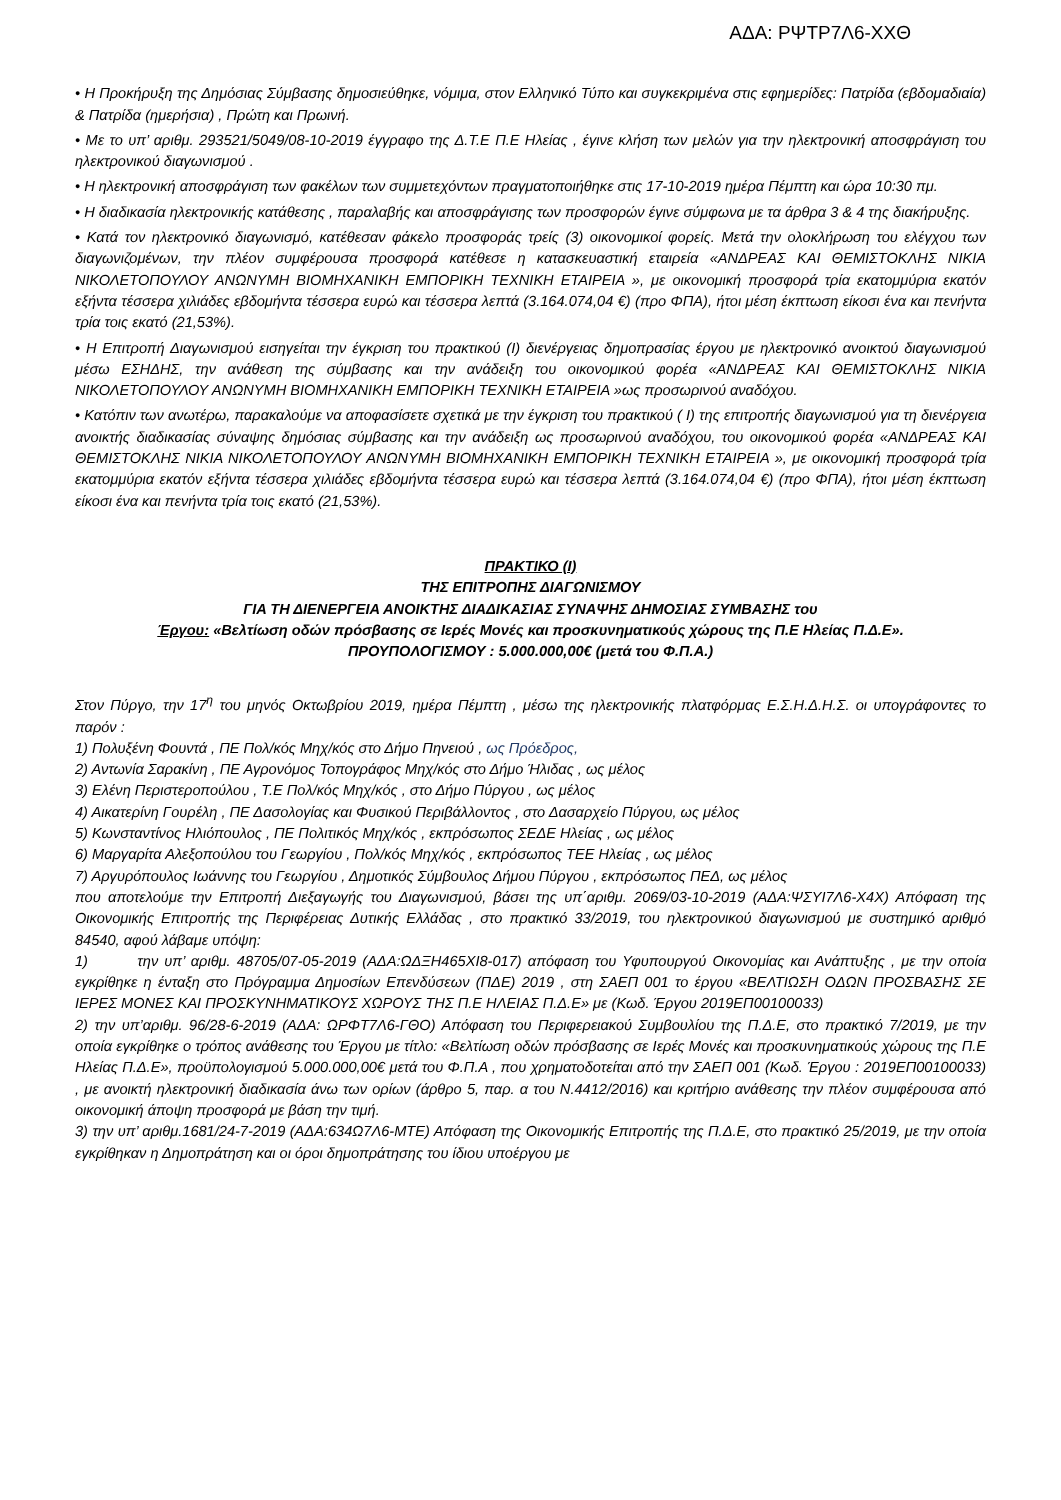ΑΔΑ: ΡΨΤΡ7Λ6-ΧΧΘ
• Η Προκήρυξη της Δημόσιας Σύμβασης δημοσιεύθηκε, νόμιμα, στον Ελληνικό Τύπο και συγκεκριμένα στις εφημερίδες: Πατρίδα (εβδομαδιαία) & Πατρίδα (ημερήσια) , Πρώτη και Πρωινή.
• Με το υπ’ αριθμ. 293521/5049/08-10-2019 έγγραφο της Δ.Τ.Ε Π.Ε Ηλείας , έγινε κλήση των μελών για την ηλεκτρονική αποσφράγιση του ηλεκτρονικού διαγωνισμού .
• Η ηλεκτρονική αποσφράγιση των φακέλων των συμμετεχόντων πραγματοποιήθηκε στις 17-10-2019 ημέρα Πέμπτη και ώρα 10:30 πμ.
• Η διαδικασία ηλεκτρονικής κατάθεσης , παραλαβής και αποσφράγισης των προσφορών έγινε σύμφωνα με τα άρθρα 3 & 4 της διακήρυξης.
• Κατά τον ηλεκτρονικό διαγωνισμό, κατέθεσαν φάκελο προσφοράς τρείς (3) οικονομικοί φορείς. Μετά την ολοκλήρωση του ελέγχου των διαγωνιζομένων, την πλέον συμφέρουσα προσφορά κατέθεσε η κατασκευαστική εταιρεία «ΑΝΔΡΕΑΣ ΚΑΙ ΘΕΜΙΣΤΟΚΛΗΣ ΝΙΚΙΑ ΝΙΚΟΛΕΤΟΠΟΥΛΟΥ ΑΝΩΝΥΜΗ ΒΙΟΜΗΧΑΝΙΚΗ ΕΜΠΟΡΙΚΗ ΤΕΧΝΙΚΗ ΕΤΑΙΡΕΙΑ », με οικονομική προσφορά τρία εκατομμύρια εκατόν εξήντα τέσσερα χιλιάδες εβδομήντα τέσσερα ευρώ και τέσσερα λεπτά (3.164.074,04 €) (προ ΦΠΑ), ήτοι μέση έκπτωση είκοσι ένα και πενήντα τρία τοις εκατό (21,53%).
• Η Επιτροπή Διαγωνισμού εισηγείται την έγκριση του πρακτικού (Ι) διενέργειας δημοπρασίας έργου με ηλεκτρονικό ανοικτού διαγωνισμού μέσω ΕΣΗΔΗΣ, την ανάθεση της σύμβασης και την ανάδειξη του οικονομικού φορέα «ΑΝΔΡΕΑΣ ΚΑΙ ΘΕΜΙΣΤΟΚΛΗΣ ΝΙΚΙΑ ΝΙΚΟΛΕΤΟΠΟΥΛΟΥ ΑΝΩΝΥΜΗ ΒΙΟΜΗΧΑΝΙΚΗ ΕΜΠΟΡΙΚΗ ΤΕΧΝΙΚΗ ΕΤΑΙΡΕΙΑ »ως προσωρινού αναδόχου.
• Κατόπιν των ανωτέρω, παρακαλούμε να αποφασίσετε σχετικά με την έγκριση του πρακτικού ( Ι) της επιτροπής διαγωνισμού για τη διενέργεια ανοικτής διαδικασίας σύναψης δημόσιας σύμβασης και την ανάδειξη ως προσωρινού αναδόχου, του οικονομικού φορέα «ΑΝΔΡΕΑΣ ΚΑΙ ΘΕΜΙΣΤΟΚΛΗΣ ΝΙΚΙΑ ΝΙΚΟΛΕΤΟΠΟΥΛΟΥ ΑΝΩΝΥΜΗ ΒΙΟΜΗΧΑΝΙΚΗ ΕΜΠΟΡΙΚΗ ΤΕΧΝΙΚΗ ΕΤΑΙΡΕΙΑ », με οικονομική προσφορά τρία εκατομμύρια εκατόν εξήντα τέσσερα χιλιάδες εβδομήντα τέσσερα ευρώ και τέσσερα λεπτά (3.164.074,04 €) (προ ΦΠΑ), ήτοι μέση έκπτωση είκοσι ένα και πενήντα τρία τοις εκατό (21,53%).
ΠΡΑΚΤΙΚΟ (Ι)
ΤΗΣ ΕΠΙΤΡΟΠΗΣ ΔΙΑΓΩΝΙΣΜΟΥ
ΓΙΑ ΤΗ ΔΙΕΝΕΡΓΕΙΑ ΑΝΟΙΚΤΗΣ ΔΙΑΔΙΚΑΣΙΑΣ ΣΥΝΑΨΗΣ ΔΗΜΟΣΙΑΣ ΣΥΜΒΑΣΗΣ του
Έργου: «Βελτίωση οδών πρόσβασης σε Ιερές Μονές και προσκυνηματικούς χώρους της Π.Ε Ηλείας Π.Δ.Ε».
ΠΡΟΥΠΟΛΟΓΙΣΜΟΥ : 5.000.000,00€ (μετά του Φ.Π.Α.)
Στον Πύργο, την 17<sup>η</sup> του μηνός Οκτωβρίου 2019, ημέρα Πέμπτη , μέσω της ηλεκτρονικής πλατφόρμας Ε.Σ.Η.Δ.Η.Σ. οι υπογράφοντες το παρόν :
1) Πολυξένη Φουντά , ΠΕ Πολ/κός Μηχ/κός στο Δήμο Πηνειού , ως Πρόεδρος,
2) Αντωνία Σαρακίνη , ΠΕ Αγρονόμος Τοπογράφος Μηχ/κός στο Δήμο Ήλιδας , ως μέλος
3) Ελένη Περιστεροπούλου , Τ.Ε Πολ/κός Μηχ/κός , στο Δήμο Πύργου , ως μέλος
4) Αικατερίνη Γουρέλη , ΠΕ Δασολογίας και Φυσικού Περιβάλλοντος , στο Δασαρχείο Πύργου, ως μέλος
5) Κωνσταντίνος Ηλιόπουλος , ΠΕ Πολιτικός Μηχ/κός , εκπρόσωπος ΣΕΔΕ Ηλείας , ως μέλος
6) Μαργαρίτα Αλεξοπούλου του Γεωργίου , Πολ/κός Μηχ/κός , εκπρόσωπος ΤΕΕ Ηλείας , ως μέλος
7) Αργυρόπουλος Ιωάννης του Γεωργίου , Δημοτικός Σύμβουλος Δήμου Πύργου , εκπρόσωπος ΠΕΔ, ως μέλος
που αποτελούμε την Επιτροπή Διεξαγωγής του Διαγωνισμού, βάσει της υπ΄αριθμ. 2069/03-10-2019 (ΑΔΑ:ΨΣΥΙ7Λ6-Χ4Χ) Απόφαση της Οικονομικής Επιτροπής της Περιφέρειας Δυτικής Ελλάδας , στο πρακτικό 33/2019, του ηλεκτρονικού διαγωνισμού με συστημικό αριθμό 84540, αφού λάβαμε υπόψη:
1) την υπ’ αριθμ. 48705/07-05-2019 (ΑΔΑ:ΩΔΞΗ465ΧΙ8-017) απόφαση του Υφυπουργού Οικονομίας και Ανάπτυξης , με την οποία εγκρίθηκε η ένταξη στο Πρόγραμμα Δημοσίων Επενδύσεων (ΠΔΕ) 2019 , στη ΣΑΕΠ 001 το έργου «ΒΕΛΤΙΩΣΗ ΟΔΩΝ ΠΡΟΣΒΑΣΗΣ ΣΕ ΙΕΡΕΣ ΜΟΝΕΣ ΚΑΙ ΠΡΟΣΚΥΝΗΜΑΤΙΚΟΥΣ ΧΩΡΟΥΣ ΤΗΣ Π.Ε ΗΛΕΙΑΣ Π.Δ.Ε» με (Κωδ. Έργου 2019ΕΠ00100033)
2) την υπ’αριθμ. 96/28-6-2019 (ΑΔΑ: ΩΡΦΤ7Λ6-ΓΘΟ) Απόφαση του Περιφερειακού Συμβουλίου της Π.Δ.Ε, στο πρακτικό 7/2019, με την οποία εγκρίθηκε ο τρόπος ανάθεσης του Έργου με τίτλο: «Βελτίωση οδών πρόσβασης σε Ιερές Μονές και προσκυνηματικούς χώρους της Π.Ε Ηλείας Π.Δ.Ε», προϋπολογισμού 5.000.000,00€ μετά του Φ.Π.Α , που χρηματοδοτείται από την ΣΑΕΠ 001 (Κωδ. Έργου : 2019ΕΠ00100033) , με ανοικτή ηλεκτρονική διαδικασία άνω των ορίων (άρθρο 5, παρ. α του Ν.4412/2016) και κριτήριο ανάθεσης την πλέον συμφέρουσα από οικονομική άποψη προσφορά με βάση την τιμή.
3) την υπ’ αριθμ.1681/24-7-2019 (ΑΔΑ:634Ω7Λ6-ΜΤΕ) Απόφαση της Οικονομικής Επιτροπής της Π.Δ.Ε, στο πρακτικό 25/2019, με την οποία εγκρίθηκαν η Δημοπράτηση και οι όροι δημοπράτησης του ίδιου υποέργου με